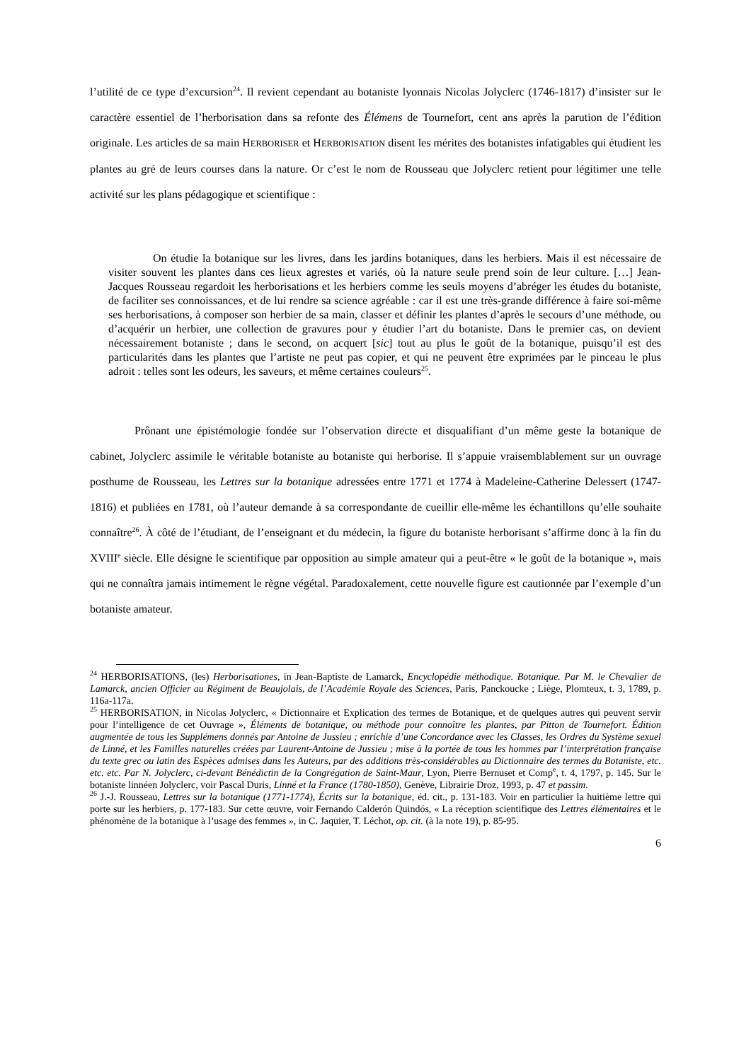l’utilité de ce type d’excursion<sup>24</sup>. Il revient cependant au botaniste lyonnais Nicolas Jolyclerc (1746-1817) d’insister sur le caractère essentiel de l’herborisation dans sa refonte des Élémens de Tournefort, cent ans après la parution de l’édition originale. Les articles de sa main HERBORISER et HERBORISATION disent les mérites des botanistes infatigables qui étudient les plantes au gré de leurs courses dans la nature. Or c’est le nom de Rousseau que Jolyclerc retient pour légitimer une telle activité sur les plans pédagogique et scientifique :
On étudie la botanique sur les livres, dans les jardins botaniques, dans les herbiers. Mais il est nécessaire de visiter souvent les plantes dans ces lieux agrestes et variés, où la nature seule prend soin de leur culture. […] Jean-Jacques Rousseau regardoit les herborisations et les herbiers comme les seuls moyens d’abréger les études du botaniste, de faciliter ses connoissances, et de lui rendre sa science agréable : car il est une très-grande différence à faire soi-même ses herborisations, à composer son herbier de sa main, classer et définir les plantes d’après le secours d’une méthode, ou d’acquérir un herbier, une collection de gravures pour y étudier l’art du botaniste. Dans le premier cas, on devient nécessairement botaniste ; dans le second, on acquert [sic] tout au plus le goût de la botanique, puisqu’il est des particularités dans les plantes que l’artiste ne peut pas copier, et qui ne peuvent être exprimées par le pinceau le plus adroit : telles sont les odeurs, les saveurs, et même certaines couleurs<sup>25</sup>.
Prônant une épistémologie fondée sur l’observation directe et disqualifiant d’un même geste la botanique de cabinet, Jolyclerc assimile le véritable botaniste au botaniste qui herborise. Il s’appuie vraisemblablement sur un ouvrage posthume de Rousseau, les Lettres sur la botanique adressées entre 1771 et 1774 à Madeleine-Catherine Delessert (1747-1816) et publiées en 1781, où l’auteur demande à sa correspondante de cueillir elle-même les échantillons qu’elle souhaite connaître<sup>26</sup>. À côté de l’étudiant, de l’enseignant et du médecin, la figure du botaniste herborisant s’affirme donc à la fin du XVIII<sup>e</sup> siècle. Elle désigne le scientifique par opposition au simple amateur qui a peut-être « le goût de la botanique », mais qui ne connaîtra jamais intimement le règne végétal. Paradoxalement, cette nouvelle figure est cautionnée par l’exemple d’un botaniste amateur.
<sup>24</sup> HERBORISATIONS, (les) Herborisationes, in Jean-Baptiste de Lamarck, Encyclopédie méthodique. Botanique. Par M. le Chevalier de Lamarck, ancien Officier au Régiment de Beaujolais, de l’Académie Royale des Sciences, Paris, Panckoucke ; Liège, Plomteux, t. 3, 1789, p. 116a-117a.
<sup>25</sup> HERBORISATION, in Nicolas Jolyclerc, « Dictionnaire et Explication des termes de Botanique, et de quelques autres qui peuvent servir pour l’intelligence de cet Ouvrage », Éléments de botanique, ou méthode pour connoître les plantes, par Pitton de Tournefort. Édition augmentée de tous les Supplémens donnés par Antoine de Jussieu ; enrichie d’une Concordance avec les Classes, les Ordres du Système sexuel de Linné, et les Familles naturelles créées par Laurent-Antoine de Jussieu ; mise à la portée de tous les hommes par l’interprétation française du texte grec ou latin des Espèces admises dans les Auteurs, par des additions très-considérables au Dictionnaire des termes du Botaniste, etc. etc. etc. Par N. Jolyclerc, ci-devant Bénédictin de la Congrégation de Saint-Maur, Lyon, Pierre Bernuset et Comp<sup>e</sup>, t. 4, 1797, p. 145. Sur le botaniste linnéen Jolyclerc, voir Pascal Duris, Linné et la France (1780-1850), Genève, Librairie Droz, 1993, p. 47 et passim.
<sup>26</sup> J.-J. Rousseau, Lettres sur la botanique (1771-1774), Écrits sur la botanique, éd. cit., p. 131-183. Voir en particulier la huitième lettre qui porte sur les herbiers, p. 177-183. Sur cette œuvre, voir Fernando Calderón Quindós, « La réception scientifique des Lettres élémentaires et le phénomène de la botanique à l’usage des femmes », in C. Jaquier, T. Léchot, op. cit. (à la note 19), p. 85-95.
6